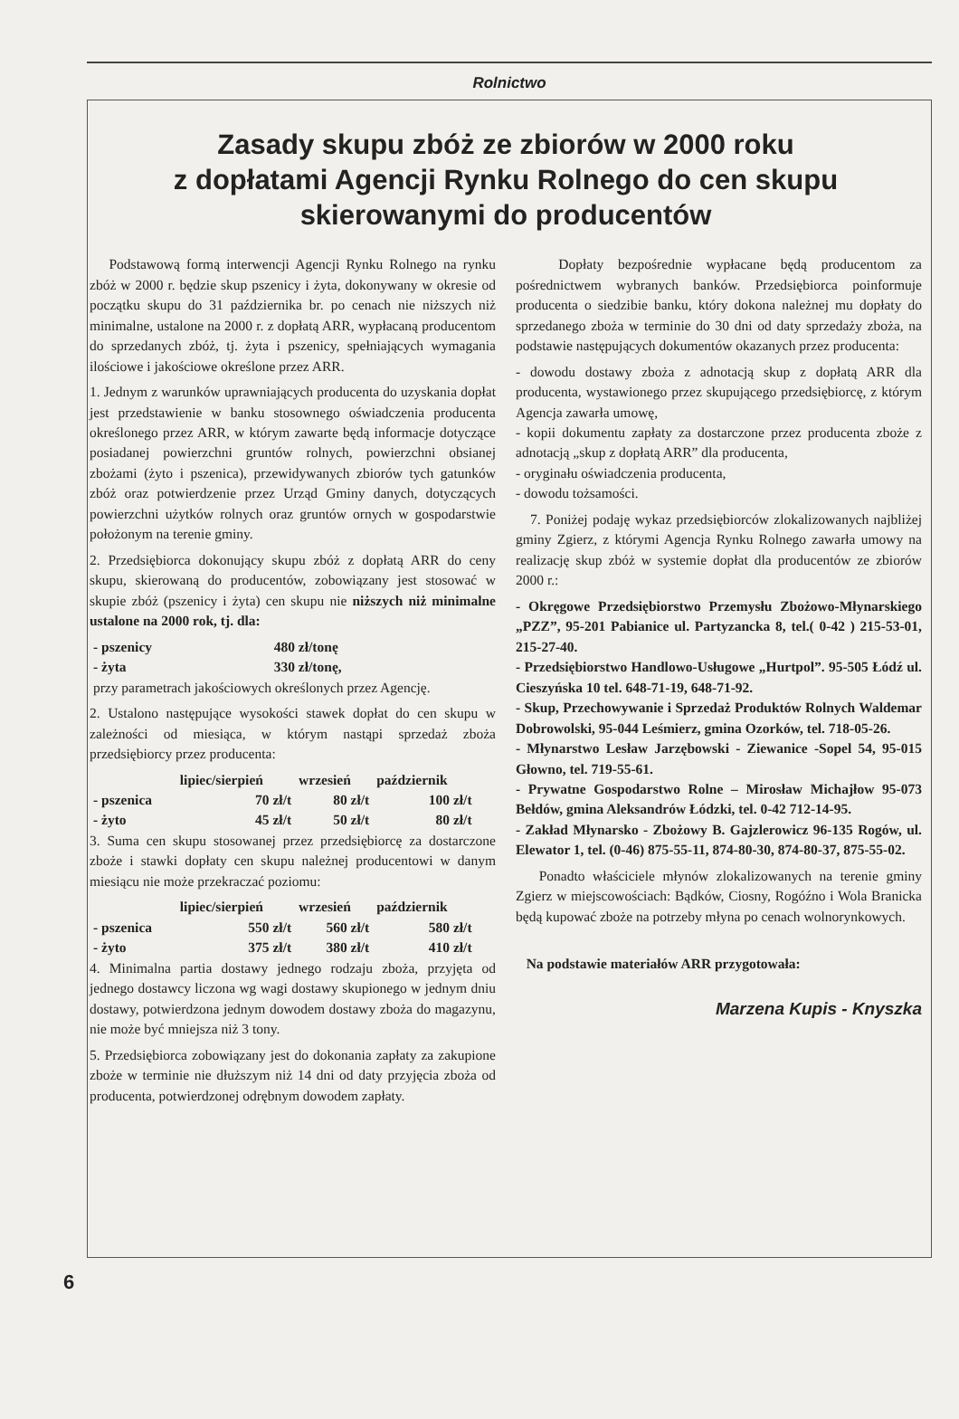Rolnictwo
Zasady skupu zbóż ze zbiorów w 2000 roku
z dopłatami Agencji Rynku Rolnego do cen skupu
skierowanymi do producentów
Podstawową formą interwencji Agencji Rynku Rolnego na rynku zbóż w 2000 r. będzie skup pszenicy i żyta, dokonywany w okresie od początku skupu do 31 października br. po cenach nie niższych niż minimalne, ustalone na 2000 r. z dopłatą ARR, wypłacaną producentom do sprzedanych zbóż, tj. żyta i pszenicy, spełniających wymagania ilościowe i jakościowe określone przez ARR.
1. Jednym z warunków uprawniających producenta do uzyskania dopłat jest przedstawienie w banku stosownego oświadczenia producenta określonego przez ARR, w którym zawarte będą informacje dotyczące posiadanej powierzchni gruntów rolnych, powierzchni obsianej zbożami (żyto i pszenica), przewidywanych zbiorów tych gatunków zbóż oraz potwierdzenie przez Urząd Gminy danych, dotyczących powierzchni użytków rolnych oraz gruntów ornych w gospodarstwie położonym na terenie gminy.
2. Przedsiębiorca dokonujący skupu zbóż z dopłatą ARR do ceny skupu, skierowaną do producentów, zobowiązany jest stosować w skupie zbóż (pszenicy i żyta) cen skupu nie niższych niż minimalne ustalone na 2000 rok, tj. dla:
| - pszenicy | 480 zł/tonę |
| - żyta | 330 zł/tonę, |
przy parametrach jakościowych określonych przez Agencję.
2. Ustalono następujące wysokości stawek dopłat do cen skupu w zależności od miesiąca, w którym nastąpi sprzedaż zboża przedsiębiorcy przez producenta:
| | lipiec/sierpień | wrzesień | październik |
| --- | --- | --- | --- |
| - pszenica | 70 zł/t | 80 zł/t | 100 zł/t |
| - żyto | 45 zł/t | 50 zł/t | 80 zł/t |
3. Suma cen skupu stosowanej przez przedsiębiorcę za dostarczone zboże i stawki dopłaty cen skupu należnej producentowi w danym miesiącu nie może przekraczać poziomu:
| | lipiec/sierpień | wrzesień | październik |
| --- | --- | --- | --- |
| - pszenica | 550 zł/t | 560 zł/t | 580 zł/t |
| - żyto | 375 zł/t | 380 zł/t | 410 zł/t |
4. Minimalna partia dostawy jednego rodzaju zboża, przyjęta od jednego dostawcy liczona wg wagi dostawy skupionego w jednym dniu dostawy, potwierdzona jednym dowodem dostawy zboża do magazynu, nie może być mniejsza niż 3 tony.
5. Przedsiębiorca zobowiązany jest do dokonania zapłaty za zakupione zboże w terminie nie dłuższym niż 14 dni od daty przyjęcia zboża od producenta, potwierdzonej odrębnym dowodem zapłaty.
Dopłaty bezpośrednie wypłacane będą producentom za pośrednictwem wybranych banków. Przedsiębiorca poinformuje producenta o siedzibie banku, który dokona należnej mu dopłaty do sprzedanego zboża w terminie do 30 dni od daty sprzedaży zboża, na podstawie następujących dokumentów okazanych przez producenta:
- dowodu dostawy zboża z adnotacją skup z dopłatą ARR dla producenta, wystawionego przez skupującego przedsiębiorcę, z którym Agencja zawarła umowę,
- kopii dokumentu zapłaty za dostarczone przez producenta zboże z adnotacją „skup z dopłatą ARR” dla producenta,
- oryginału oświadczenia producenta,
- dowodu tożsamości.
7. Poniżej podaję wykaz przedsiębiorców zlokalizowanych najbliżej gminy Zgierz, z którymi Agencja Rynku Rolnego zawarła umowy na realizację skup zbóż w systemie dopłat dla producentów ze zbiorów 2000 r.:
- Okręgowe Przedsiębiorstwo Przemysłu Zbożowo-Młynarskiego „PZZ”, 95-201 Pabianice ul. Partyzancka 8, tel.( 0-42 ) 215-53-01, 215-27-40.
- Przedsiębiorstwo Handlowo-Usługowe „Hurtpol”. 95-505 Łódź ul. Cieszyńska 10 tel. 648-71-19, 648-71-92.
- Skup, Przechowywanie i Sprzedaż Produktów Rolnych Waldemar Dobrowolski, 95-044 Leśmierz, gmina Ozorków, tel. 718-05-26.
- Młynarstwo Lesław Jarzębowski - Ziewanice -Sopel 54, 95-015 Głowno, tel. 719-55-61.
- Prywatne Gospodarstwo Rolne – Mirosław Michajłow 95-073 Bełdów, gmina Aleksandrów Łódzki, tel. 0-42 712-14-95.
- Zakład Młynarsko - Zbożowy B. Gajzlerowicz 96-135 Rogów, ul. Elewator 1, tel. (0-46) 875-55-11, 874-80-30, 874-80-37, 875-55-02.
Ponadto właściciele młynów zlokalizowanych na terenie gminy Zgierz w miejscowościach: Bądków, Ciosny, Rogóźno i Wola Branicka będą kupować zboże na potrzeby młyna po cenach wolnorynkowych.
Na podstawie materiałów ARR przygotowała:
Marzena Kupis - Knyszka
6